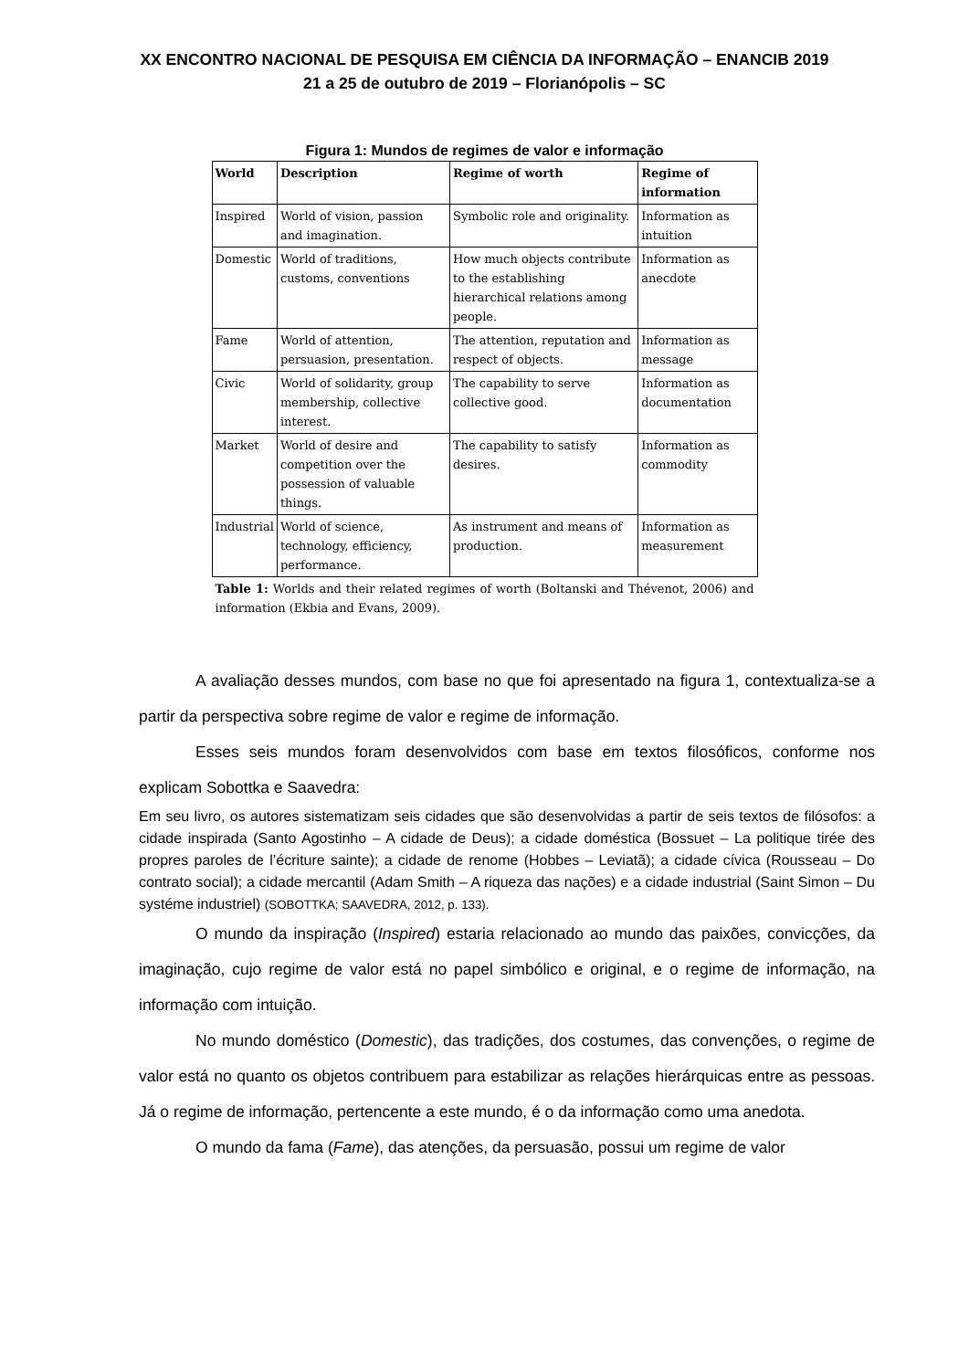XX ENCONTRO NACIONAL DE PESQUISA EM CIÊNCIA DA INFORMAÇÃO – ENANCIB 2019
21 a 25 de outubro de 2019 – Florianópolis – SC
Figura 1: Mundos de regimes de valor e informação
| World | Description | Regime of worth | Regime of information |
| --- | --- | --- | --- |
| Inspired | World of vision, passion and imagination. | Symbolic role and originality. | Information as intuition |
| Domestic | World of traditions, customs, conventions | How much objects contribute to the establishing hierarchical relations among people. | Information as anecdote |
| Fame | World of attention, persuasion, presentation. | The attention, reputation and respect of objects. | Information as message |
| Civic | World of solidarity, group membership, collective interest. | The capability to serve collective good. | Information as documentation |
| Market | World of desire and competition over the possession of valuable things. | The capability to satisfy desires. | Information as commodity |
| Industrial | World of science, technology, efficiency, performance. | As instrument and means of production. | Information as measurement |
Table 1: Worlds and their related regimes of worth (Boltanski and Thévenot, 2006) and information (Ekbia and Evans, 2009).
A avaliação desses mundos, com base no que foi apresentado na figura 1, contextualiza-se a partir da perspectiva sobre regime de valor e regime de informação.
Esses seis mundos foram desenvolvidos com base em textos filosóficos, conforme nos explicam Sobottka e Saavedra:
Em seu livro, os autores sistematizam seis cidades que são desenvolvidas a partir de seis textos de filósofos: a cidade inspirada (Santo Agostinho – A cidade de Deus); a cidade doméstica (Bossuet – La politique tirée des propres paroles de l’écriture sainte); a cidade de renome (Hobbes – Leviatã); a cidade cívica (Rousseau – Do contrato social); a cidade mercantil (Adam Smith – A riqueza das nações) e a cidade industrial (Saint Simon – Du systéme industriel) (SOBOTTKA; SAAVEDRA, 2012, p. 133).
O mundo da inspiração (Inspired) estaria relacionado ao mundo das paixões, convicções, da imaginação, cujo regime de valor está no papel simbólico e original, e o regime de informação, na informação com intuição.
No mundo doméstico (Domestic), das tradições, dos costumes, das convenções, o regime de valor está no quanto os objetos contribuem para estabilizar as relações hierárquicas entre as pessoas. Já o regime de informação, pertencente a este mundo, é o da informação como uma anedota.
O mundo da fama (Fame), das atenções, da persuasão, possui um regime de valor